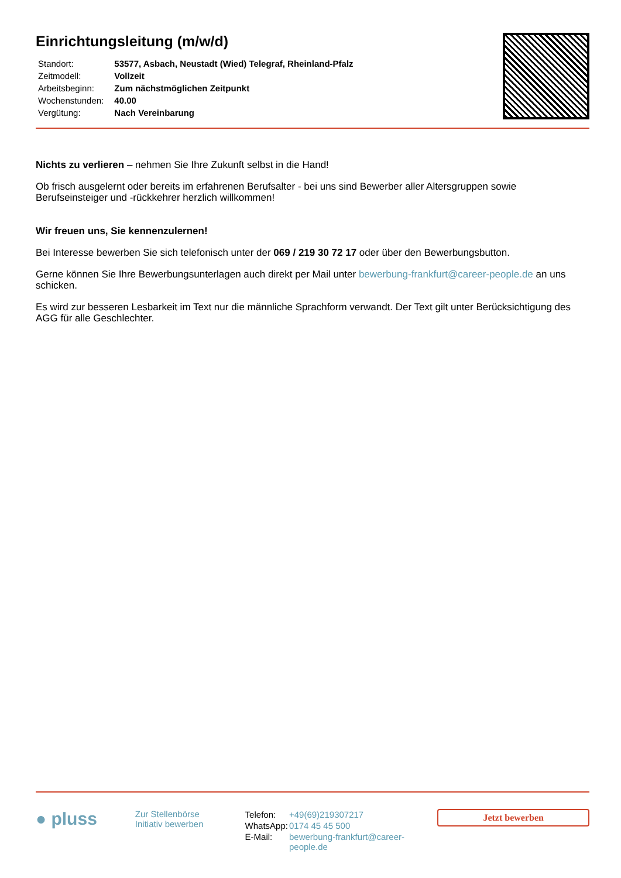Einrichtungsleitung (m/w/d)
| Standort: | 53577, Asbach, Neustadt (Wied) Telegraf, Rheinland-Pfalz |
| Zeitmodell: | Vollzeit |
| Arbeitsbeginn: | Zum nächstmöglichen Zeitpunkt |
| Wochenstunden: | 40.00 |
| Vergütung: | Nach Vereinbarung |
Nichts zu verlieren – nehmen Sie Ihre Zukunft selbst in die Hand!
Ob frisch ausgelernt oder bereits im erfahrenen Berufsalter - bei uns sind Bewerber aller Altersgruppen sowie Berufseinsteiger und -rückkehrer herzlich willkommen!
Wir freuen uns, Sie kennenzulernen!
Bei Interesse bewerben Sie sich telefonisch unter der 069 / 219 30 72 17 oder über den Bewerbungsbutton.
Gerne können Sie Ihre Bewerbungsunterlagen auch direkt per Mail unter bewerbung-frankfurt@career-people.de an uns schicken.
Es wird zur besseren Lesbarkeit im Text nur die männliche Sprachform verwandt. Der Text gilt unter Berücksichtigung des AGG für alle Geschlechter.
● pluss
Zur Stellenbörse
Initiativ bewerben
| Telefon: | +49(69)219307217 |
| WhatsApp: | 0174 45 45 500 |
| E-Mail: | bewerbung-frankfurt@career-people.de |
Jetzt bewerben